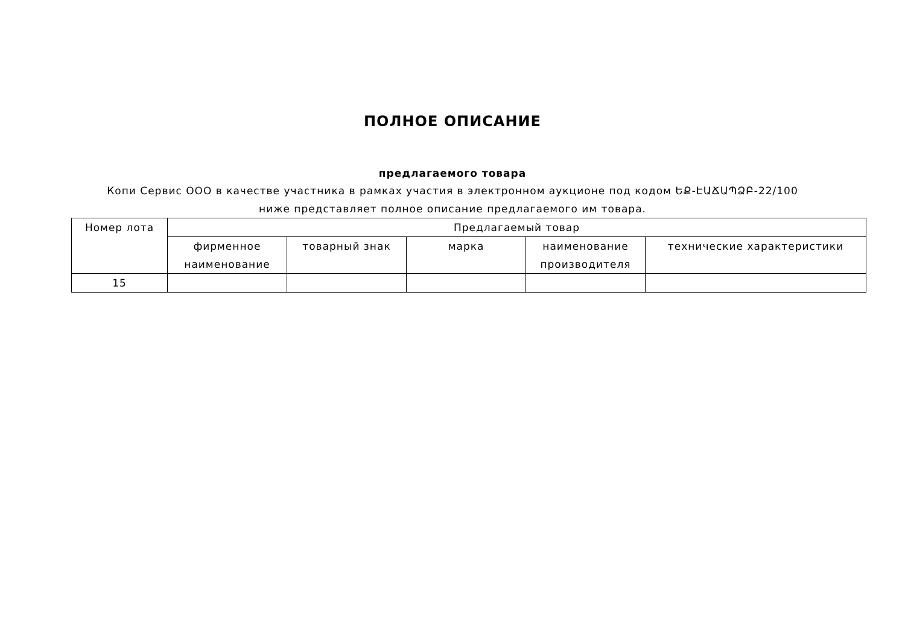ПОЛНОЕ ОПИСАНИЕ
предлагаемого товара
Копи Сервис ООО в качестве участника в рамках участия в электронном аукционе под кодом ԵՔ-ԷԱՃԱՊՁԲ-22/100 ниже представляет полное описание предлагаемого им товара.
| Номер лота | Предлагаемый товар | | | | |
| --- | --- | --- | --- | --- | --- |
| | фирменное наименование | товарный знак | марка | наименование производителя | технические характеристики |
| 15 | | | | | |